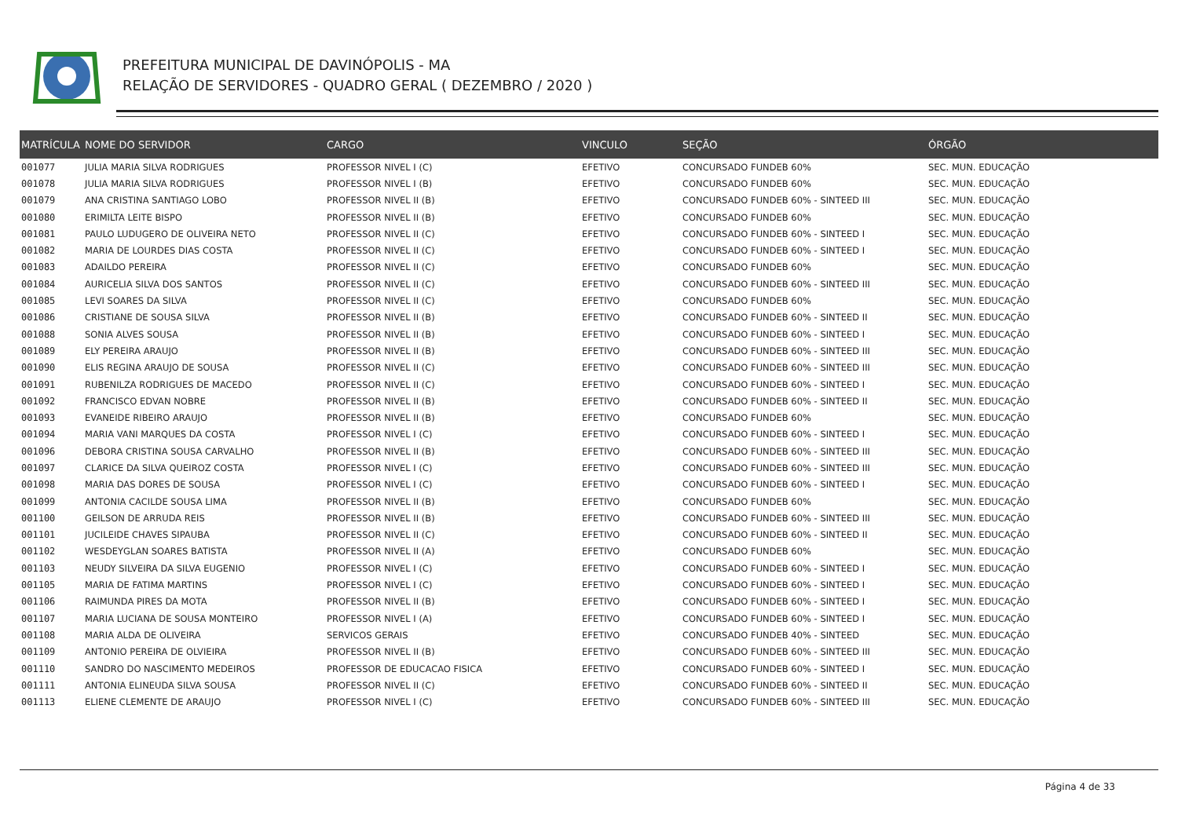PREFEITURA MUNICIPAL DE DAVINÓPOLIS - MA
RELAÇÃO DE SERVIDORES - QUADRO GERAL ( DEZEMBRO / 2020 )
| MATRÍCULA | NOME DO SERVIDOR | CARGO | VINCULO | SEÇÃO | ÓRGÃO |
| --- | --- | --- | --- | --- | --- |
| 001077 | JULIA MARIA SILVA RODRIGUES | PROFESSOR NIVEL I (C) | EFETIVO | CONCURSADO FUNDEB 60% | SEC. MUN. EDUCAÇÃO |
| 001078 | JULIA MARIA SILVA RODRIGUES | PROFESSOR NIVEL I (B) | EFETIVO | CONCURSADO FUNDEB 60% | SEC. MUN. EDUCAÇÃO |
| 001079 | ANA CRISTINA SANTIAGO LOBO | PROFESSOR NIVEL II (B) | EFETIVO | CONCURSADO FUNDEB 60% - SINTEED III | SEC. MUN. EDUCAÇÃO |
| 001080 | ERIMILTA LEITE BISPO | PROFESSOR NIVEL II (B) | EFETIVO | CONCURSADO FUNDEB 60% | SEC. MUN. EDUCAÇÃO |
| 001081 | PAULO LUDUGERO DE OLIVEIRA NETO | PROFESSOR NIVEL II (C) | EFETIVO | CONCURSADO FUNDEB 60% - SINTEED I | SEC. MUN. EDUCAÇÃO |
| 001082 | MARIA DE LOURDES DIAS COSTA | PROFESSOR NIVEL II (C) | EFETIVO | CONCURSADO FUNDEB 60% - SINTEED I | SEC. MUN. EDUCAÇÃO |
| 001083 | ADAILDO PEREIRA | PROFESSOR NIVEL II (C) | EFETIVO | CONCURSADO FUNDEB 60% | SEC. MUN. EDUCAÇÃO |
| 001084 | AURICELIA SILVA DOS SANTOS | PROFESSOR NIVEL II (C) | EFETIVO | CONCURSADO FUNDEB 60% - SINTEED III | SEC. MUN. EDUCAÇÃO |
| 001085 | LEVI SOARES DA SILVA | PROFESSOR NIVEL II (C) | EFETIVO | CONCURSADO FUNDEB 60% | SEC. MUN. EDUCAÇÃO |
| 001086 | CRISTIANE DE SOUSA SILVA | PROFESSOR NIVEL II (B) | EFETIVO | CONCURSADO FUNDEB 60% - SINTEED II | SEC. MUN. EDUCAÇÃO |
| 001088 | SONIA ALVES SOUSA | PROFESSOR NIVEL II (B) | EFETIVO | CONCURSADO FUNDEB 60% - SINTEED I | SEC. MUN. EDUCAÇÃO |
| 001089 | ELY PEREIRA ARAUJO | PROFESSOR NIVEL II (B) | EFETIVO | CONCURSADO FUNDEB 60% - SINTEED III | SEC. MUN. EDUCAÇÃO |
| 001090 | ELIS REGINA ARAUJO DE SOUSA | PROFESSOR NIVEL II (C) | EFETIVO | CONCURSADO FUNDEB 60% - SINTEED III | SEC. MUN. EDUCAÇÃO |
| 001091 | RUBENILZA RODRIGUES DE MACEDO | PROFESSOR NIVEL II (C) | EFETIVO | CONCURSADO FUNDEB 60% - SINTEED I | SEC. MUN. EDUCAÇÃO |
| 001092 | FRANCISCO EDVAN NOBRE | PROFESSOR NIVEL II (B) | EFETIVO | CONCURSADO FUNDEB 60% - SINTEED II | SEC. MUN. EDUCAÇÃO |
| 001093 | EVANEIDE RIBEIRO ARAUJO | PROFESSOR NIVEL II (B) | EFETIVO | CONCURSADO FUNDEB 60% | SEC. MUN. EDUCAÇÃO |
| 001094 | MARIA VANI MARQUES DA COSTA | PROFESSOR NIVEL I (C) | EFETIVO | CONCURSADO FUNDEB 60% - SINTEED I | SEC. MUN. EDUCAÇÃO |
| 001096 | DEBORA CRISTINA SOUSA CARVALHO | PROFESSOR NIVEL II (B) | EFETIVO | CONCURSADO FUNDEB 60% - SINTEED III | SEC. MUN. EDUCAÇÃO |
| 001097 | CLARICE DA SILVA QUEIROZ COSTA | PROFESSOR NIVEL I (C) | EFETIVO | CONCURSADO FUNDEB 60% - SINTEED III | SEC. MUN. EDUCAÇÃO |
| 001098 | MARIA DAS DORES DE SOUSA | PROFESSOR NIVEL I (C) | EFETIVO | CONCURSADO FUNDEB 60% - SINTEED I | SEC. MUN. EDUCAÇÃO |
| 001099 | ANTONIA CACILDE SOUSA LIMA | PROFESSOR NIVEL II (B) | EFETIVO | CONCURSADO FUNDEB 60% | SEC. MUN. EDUCAÇÃO |
| 001100 | GEILSON DE ARRUDA REIS | PROFESSOR NIVEL II (B) | EFETIVO | CONCURSADO FUNDEB 60% - SINTEED III | SEC. MUN. EDUCAÇÃO |
| 001101 | JUCILEIDE CHAVES SIPAUBA | PROFESSOR NIVEL II (C) | EFETIVO | CONCURSADO FUNDEB 60% - SINTEED II | SEC. MUN. EDUCAÇÃO |
| 001102 | WESDEYGLAN SOARES BATISTA | PROFESSOR NIVEL II (A) | EFETIVO | CONCURSADO FUNDEB 60% | SEC. MUN. EDUCAÇÃO |
| 001103 | NEUDY SILVEIRA DA SILVA EUGENIO | PROFESSOR NIVEL I (C) | EFETIVO | CONCURSADO FUNDEB 60% - SINTEED I | SEC. MUN. EDUCAÇÃO |
| 001105 | MARIA DE FATIMA MARTINS | PROFESSOR NIVEL I (C) | EFETIVO | CONCURSADO FUNDEB 60% - SINTEED I | SEC. MUN. EDUCAÇÃO |
| 001106 | RAIMUNDA PIRES DA MOTA | PROFESSOR NIVEL II (B) | EFETIVO | CONCURSADO FUNDEB 60% - SINTEED I | SEC. MUN. EDUCAÇÃO |
| 001107 | MARIA LUCIANA DE SOUSA MONTEIRO | PROFESSOR NIVEL I (A) | EFETIVO | CONCURSADO FUNDEB 60% - SINTEED I | SEC. MUN. EDUCAÇÃO |
| 001108 | MARIA ALDA DE OLIVEIRA | SERVICOS GERAIS | EFETIVO | CONCURSADO FUNDEB 40% - SINTEED | SEC. MUN. EDUCAÇÃO |
| 001109 | ANTONIO PEREIRA DE OLVIEIRA | PROFESSOR NIVEL II (B) | EFETIVO | CONCURSADO FUNDEB 60% - SINTEED III | SEC. MUN. EDUCAÇÃO |
| 001110 | SANDRO DO NASCIMENTO MEDEIROS | PROFESSOR DE EDUCACAO FISICA | EFETIVO | CONCURSADO FUNDEB 60% - SINTEED I | SEC. MUN. EDUCAÇÃO |
| 001111 | ANTONIA ELINEUDA SILVA SOUSA | PROFESSOR NIVEL II (C) | EFETIVO | CONCURSADO FUNDEB 60% - SINTEED II | SEC. MUN. EDUCAÇÃO |
| 001113 | ELIENE CLEMENTE DE ARAUJO | PROFESSOR NIVEL I (C) | EFETIVO | CONCURSADO FUNDEB 60% - SINTEED III | SEC. MUN. EDUCAÇÃO |
Página 4 de 33